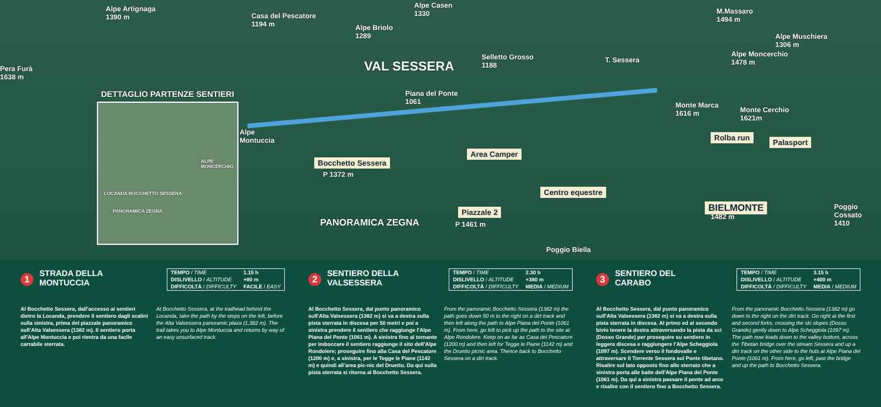Alpe Artignaga
1390 m Casa del Pescatore
1194 m Alpe Briolo
1289
Alpe Casen
1330 M.Massaro
1494 m
Alpe Muschiera
1306 m
Alpe Moncerchio
1478 m
Pera Furà
1638 m
VAL SESSERA
Selletto Grosso
1188
T. Sessera
Piana del Ponte
1061 Monte Marca
1616 m Monte Cerchio
1621m
Alpe
Montuccia Rolba run
Palasport
Area Camper
Bocchetto Sessera
P 1372 m
Centro equestre
BIELMONTE
1482 m
Poggio Cossato
1410 Piazzale 2
P 1461 m PANORAMICA ZEGNA
Poggio Biella
DETTAGLIO PARTENZE SENTIERI
ALPE MONCERCHIO
LOCANDA BOCCHETTO SESSERA
PANORAMICA ZEGNA
1
STRADA DELLA MONTUCCIA
| TEMPO / TIME | 1.15 h |
| DISLIVELLO / ALTITUDE | +80 m |
| DIFFICOLTÀ / DIFFICULTY | FACILE / EASY |
Al Bocchetto Sessera, dall'accesso ai sentieri dietro la Locanda, prendere il sentiero dagli scalini sulla sinistra, prima del piazzale panoramico sull'Alta Valsessera (1382 m). Il sentiero porta all'Alpe Montuccia e poi rientra da una facile carrabile sterrata.
At Bocchetto Sessera, at the trailhead behind the Locanda, take the path by the steps on the left, before the Alta Valsessera panoramic plaza (1,382 m). The trail takes you to Alpe Montuccia and returns by way of an easy unsurfaced track.
2
SENTIERO DELLA VALSESSERA
| TEMPO / TIME | 2.30 h |
| DISLIVELLO / ALTITUDE | +380 m |
| DIFFICOLTÀ / DIFFICULTY | MEDIA / MEDIUM |
Al Bocchetto Sessera, dal punto panoramico sull'Alta Valsessera (1382 m) si va a destra sulla pista sterrata in discesa per 50 metri e poi a sinistra prendere il sentiero che raggiunge l'Alpe Piana del Ponte (1061 m). A sinistra fino al tornante per imboccare il sentiero raggiunge il sito dell'Alpe Rondolere; proseguire fino alla Casa del Pescatore (1200 m) e, a sinistra, per le Tegge le Piane (1142 m) e quindi all'area pic-nic del Druetto. Da qui sulla pista sterrata si ritorna al Bocchetto Sessera.
From the panoramic Bocchetto Sessera (1382 m) the path goes down 50 m to the right on a dirt track and then left along the path to Alpe Piana del Ponte (1061 m). From here, go left to pick up the path to the site at Alpe Rondolere. Keep on as far as Casa del Pescatore (1200 m) and then left for Tegge le Piane (1142 m) and the Druetto picnic area. Thence back to Bocchetto Sessera on a dirt track.
3
SENTIERO DEL CARABO
| TEMPO / TIME | 3.15 h |
| DISLIVELLO / ALTITUDE | +400 m |
| DIFFICOLTÀ / DIFFICULTY | MEDIA / MEDIUM |
Al Bocchetto Sessera, dal punto panoramico sull'Alta Valsessera (1382 m) si va a destra sulla pista sterrata in discesa. Al primo ed al secondo bivio tenere la destra attraversando la pista da sci (Dosso Grande) per proseguire su sentiero in leggera discesa e raggiungere l'Alpe Scheggiola (1097 m). Scendere verso il fondovalle e attraversare il Torrente Sessera sul Ponte tibetano. Risalire sul lato opposto fino allo sterrato che a sinistra porta alle baite dell'Alpe Piana del Ponte (1061 m). Da qui a sinistra passare il ponte ad arco e risalire con il sentiero fino a Bocchetto Sessera.
From the panoramic Bocchetto Sessera (1382 m) go down to the right on the dirt track. Go right at the first and second forks, crossing the ski slopes (Dosso Grande) gently down to Alpe Scheggiola (1097 m). The path now leads down to the valley bottom, across the Tibetan bridge over the stream Sessera and up a dirt track on the other side to the huts at Alpe Piana del Ponte (1061 m). From here, go left, past the bridge and up the path to Bocchetto Sessera.